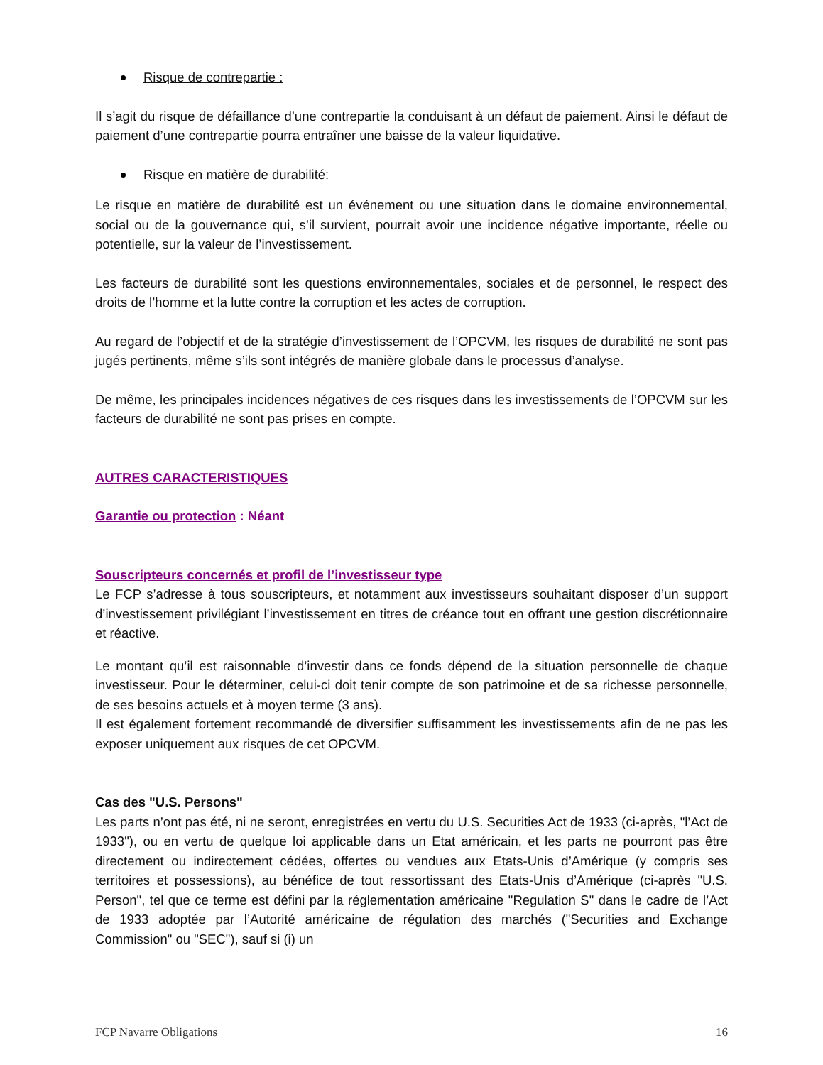Risque de contrepartie :
Il s’agit du risque de défaillance d’une contrepartie la conduisant à un défaut de paiement. Ainsi le défaut de paiement d’une contrepartie pourra entraîner une baisse de la valeur liquidative.
Risque en matière de durabilité:
Le risque en matière de durabilité est un événement ou une situation dans le domaine environnemental, social ou de la gouvernance qui, s’il survient, pourrait avoir une incidence négative importante, réelle ou potentielle, sur la valeur de l’investissement.
Les facteurs de durabilité sont les questions environnementales, sociales et de personnel, le respect des droits de l’homme et la lutte contre la corruption et les actes de corruption.
Au regard de l’objectif et de la stratégie d’investissement de l’OPCVM, les risques de durabilité ne sont pas jugés pertinents, même s’ils sont intégrés de manière globale dans le processus d’analyse.
De même, les principales incidences négatives de ces risques dans les investissements de l’OPCVM sur les facteurs de durabilité ne sont pas prises en compte.
AUTRES CARACTERISTIQUES
Garantie ou protection : Néant
Souscripteurs concernés et profil de l’investisseur type
Le FCP s’adresse à tous souscripteurs, et notamment aux investisseurs souhaitant disposer d’un support d’investissement privilégiant l’investissement en titres de créance tout en offrant une gestion discrétionnaire et réactive.
Le montant qu’il est raisonnable d’investir dans ce fonds dépend de la situation personnelle de chaque investisseur. Pour le déterminer, celui-ci doit tenir compte de son patrimoine et de sa richesse personnelle, de ses besoins actuels et à moyen terme (3 ans).
Il est également fortement recommandé de diversifier suffisamment les investissements afin de ne pas les exposer uniquement aux risques de cet OPCVM.
Cas des "U.S. Persons"
Les parts n’ont pas été, ni ne seront, enregistrées en vertu du U.S. Securities Act de 1933 (ci-après, "l’Act de 1933"), ou en vertu de quelque loi applicable dans un Etat américain, et les parts ne pourront pas être directement ou indirectement cédées, offertes ou vendues aux Etats-Unis d’Amérique (y compris ses territoires et possessions), au bénéfice de tout ressortissant des Etats-Unis d’Amérique (ci-après "U.S. Person", tel que ce terme est défini par la réglementation américaine "Regulation S" dans le cadre de l’Act de 1933 adoptée par l’Autorité américaine de régulation des marchés ("Securities and Exchange Commission" ou "SEC"), sauf si (i) un
FCP Navarre Obligations 16